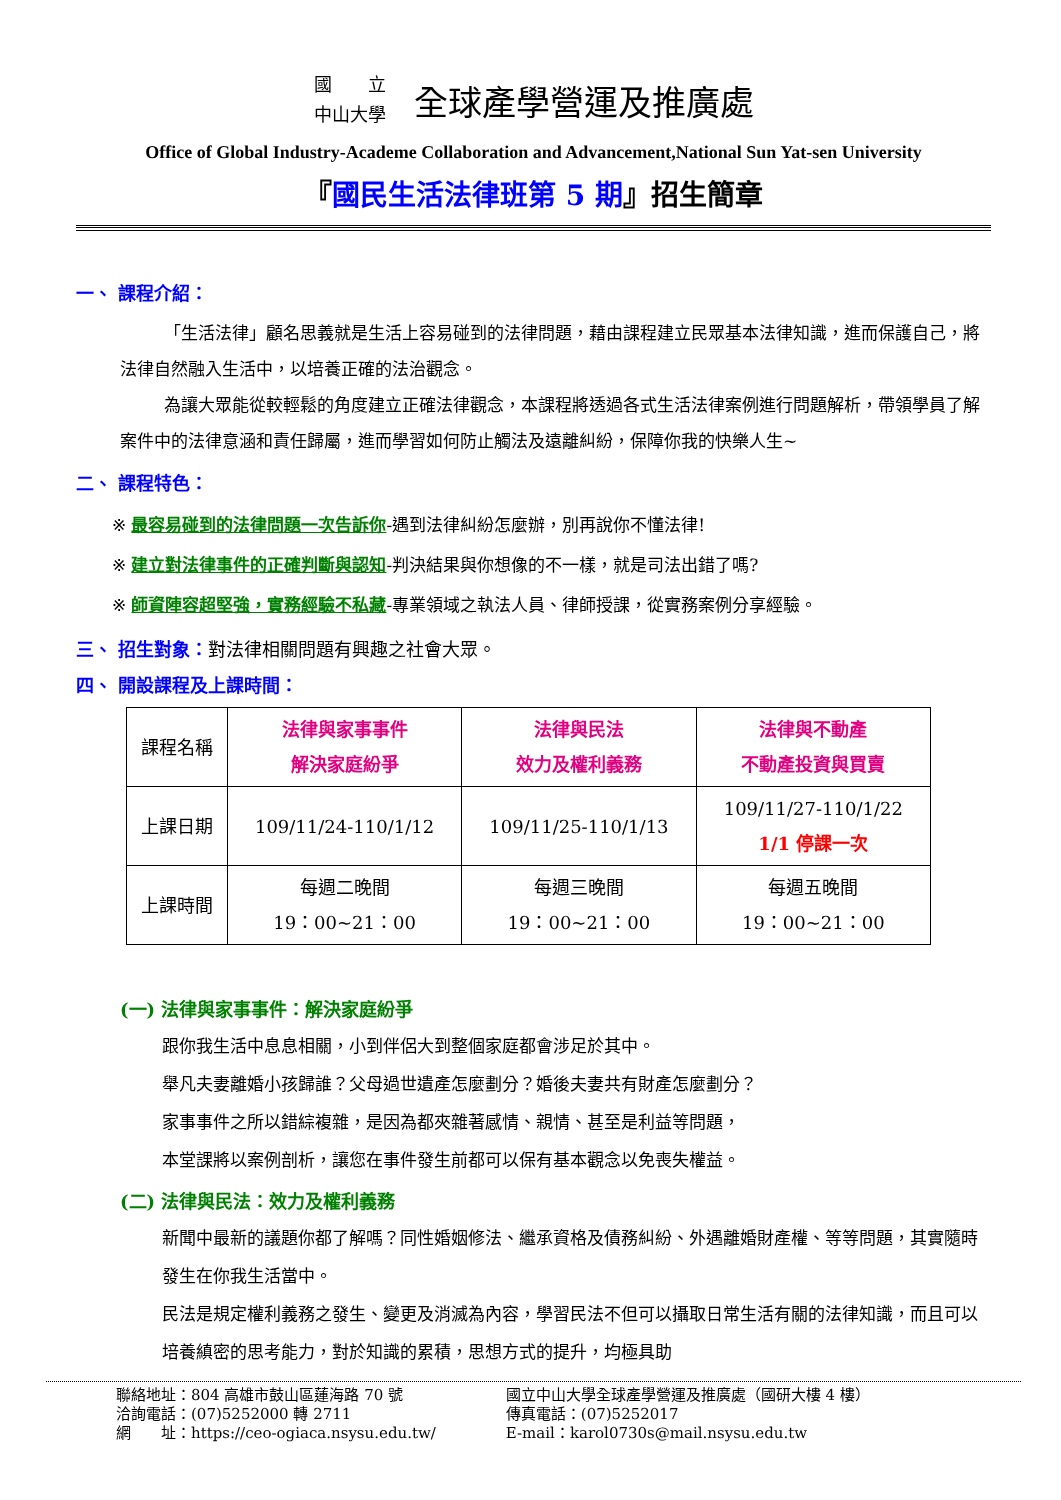國　　立
中山大學
全球產學營運及推廣處
Office of Global Industry-Academe Collaboration and Advancement,National Sun Yat-sen University
『國民生活法律班第 5 期』招生簡章
一、 課程介紹：
「生活法律」顧名思義就是生活上容易碰到的法律問題，藉由課程建立民眾基本法律知識，進而保護自己，將法律自然融入生活中，以培養正確的法治觀念。
為讓大眾能從較輕鬆的角度建立正確法律觀念，本課程將透過各式生活法律案例進行問題解析，帶領學員了解案件中的法律意涵和責任歸屬，進而學習如何防止觸法及遠離糾紛，保障你我的快樂人生~
二、 課程特色：
※ 最容易碰到的法律問題一次告訴你-遇到法律糾紛怎麼辦，別再說你不懂法律!
※ 建立對法律事件的正確判斷與認知-判決結果與你想像的不一樣，就是司法出錯了嗎?
※ 師資陣容超堅強，實務經驗不私藏-專業領域之執法人員、律師授課，從實務案例分享經驗。
三、 招生對象：對法律相關問題有興趣之社會大眾。
四、 開設課程及上課時間：
| 課程名稱 | 法律與家事事件 解決家庭紛爭 | 法律與民法 效力及權利義務 | 法律與不動產 不動產投資與買賣 |
| 上課日期 | 109/11/24-110/1/12 | 109/11/25-110/1/13 | 109/11/27-110/1/22 1/1 停課一次 |
| 上課時間 | 每週二晚間 19：00~21：00 | 每週三晚間 19：00~21：00 | 每週五晚間 19：00~21：00 |
(一) 法律與家事事件：解決家庭紛爭
跟你我生活中息息相關，小到伴侶大到整個家庭都會涉足於其中。
舉凡夫妻離婚小孩歸誰？父母過世遺產怎麼劃分？婚後夫妻共有財產怎麼劃分？
家事事件之所以錯綜複雜，是因為都夾雜著感情、親情、甚至是利益等問題，
本堂課將以案例剖析，讓您在事件發生前都可以保有基本觀念以免喪失權益。
(二) 法律與民法：效力及權利義務
新聞中最新的議題你都了解嗎？同性婚姻修法、繼承資格及債務糾紛、外遇離婚財產權、等等問題，其實隨時發生在你我生活當中。
民法是規定權利義務之發生、變更及消滅為內容，學習民法不但可以攝取日常生活有關的法律知識，而且可以培養縝密的思考能力，對於知識的累積，思想方式的提升，均極具助
聯絡地址：804 高雄市鼓山區蓮海路 70 號
洽詢電話：(07)5252000 轉 2711
網　　址：https://ceo-ogiaca.nsysu.edu.tw/
國立中山大學全球產學營運及推廣處（國研大樓 4 樓）
傳真電話：(07)5252017
E-mail：karol0730s@mail.nsysu.edu.tw